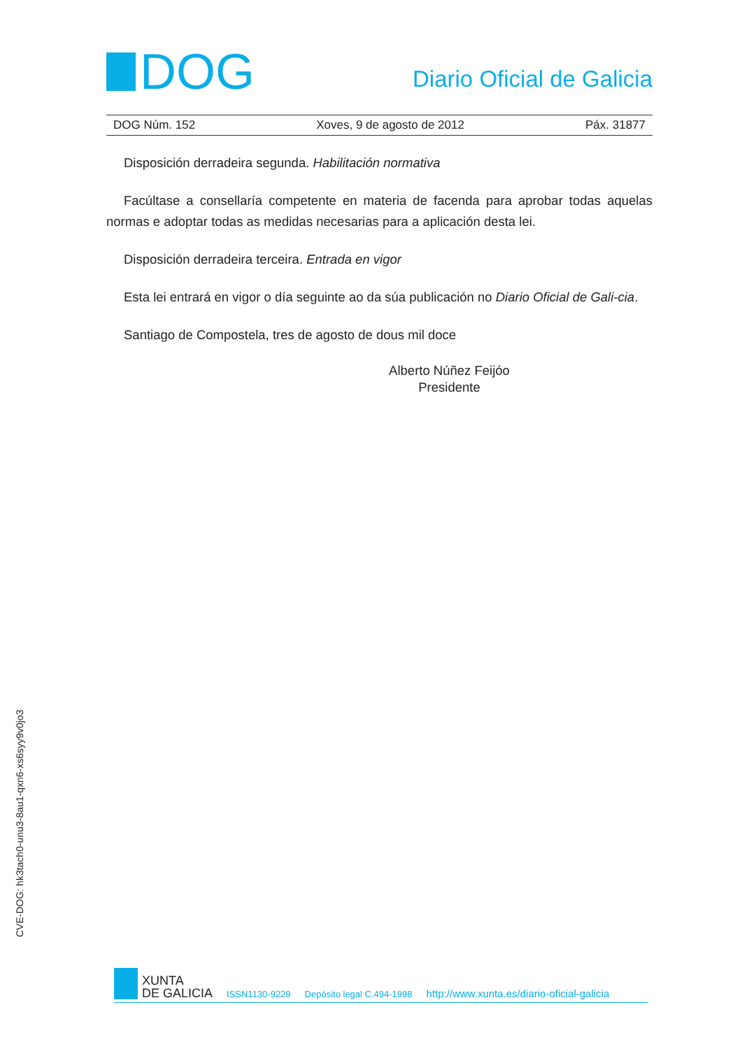DOG
Diario Oficial de Galicia
DOG Núm. 152 Xoves, 9 de agosto de 2012 Páx. 31877
Disposición derradeira segunda. Habilitación normativa
Facúltase a consellaría competente en materia de facenda para aprobar todas aquelas normas e adoptar todas as medidas necesarias para a aplicación desta lei.
Disposición derradeira terceira. Entrada en vigor
Esta lei entrará en vigor o día seguinte ao da súa publicación no Diario Oficial de Gali-cia.
Santiago de Compostela, tres de agosto de dous mil doce
Alberto Núñez Feijóo
Presidente
CVE-DOG: hk3tach0-unu3-8au1-qxn6-xs6syy9v0jo3
XUNTA
DE GALICIA
ISSN1130-9229 Depósito legal C.494-1998 http://www.xunta.es/diario-oficial-galicia